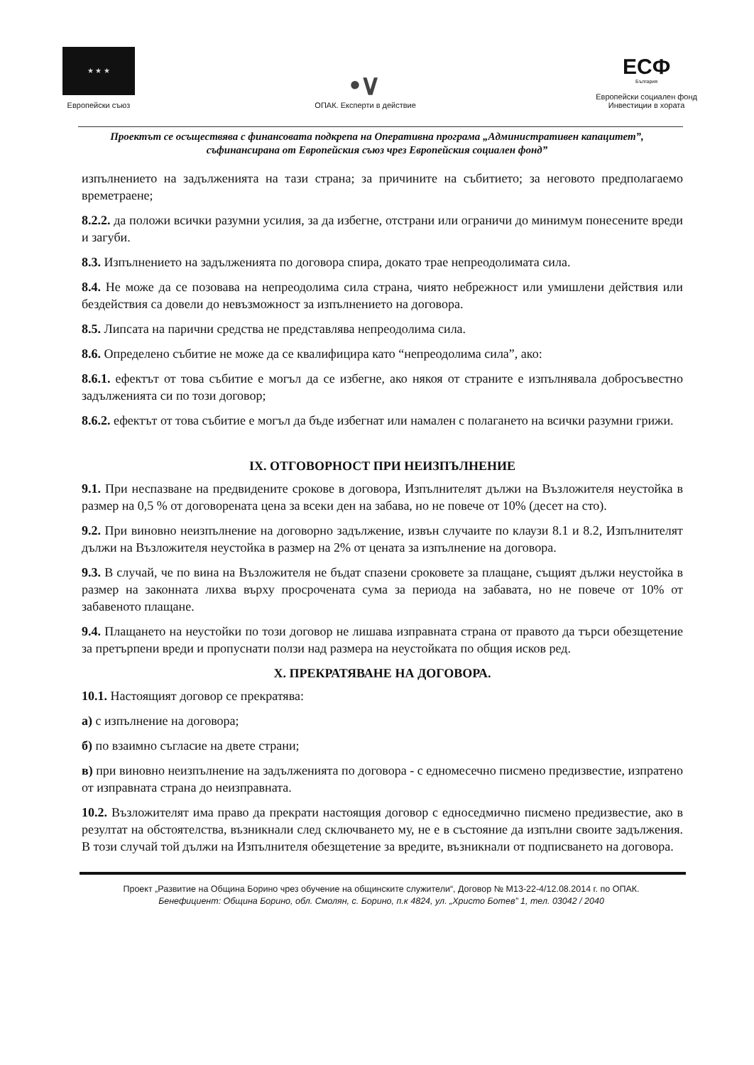★ ★ ★
Европейски съюз
•∨
ОПАК. Експерти в действие
ЕСФ
България
Европейски социален фонд
Инвестиции в хората
Проектът се осъществява с финансовата подкрепа на Оперативна програма „Административен капацитет”, съфинансирана от Европейския съюз чрез Европейския социален фонд”
изпълнението на задълженията на тази страна; за причините на събитието; за неговото предполагаемо времетраене;
8.2.2. да положи всички разумни усилия, за да избегне, отстрани или ограничи до минимум понесените вреди и загуби.
8.3. Изпълнението на задълженията по договора спира, докато трае непреодолимата сила.
8.4. Не може да се позовава на непреодолима сила страна, чиято небрежност или умишлени действия или бездействия са довели до невъзможност за изпълнението на договора.
8.5. Липсата на парични средства не представлява непреодолима сила.
8.6. Определено събитие не може да се квалифицира като “непреодолима сила”, ако:
8.6.1. ефектът от това събитие е могъл да се избегне, ако някоя от страните е изпълнявала добросъвестно задълженията си по този договор;
8.6.2. ефектът от това събитие е могъл да бъде избегнат или намален с полагането на всички разумни грижи.
IX. ОТГОВОРНОСТ ПРИ НЕИЗПЪЛНЕНИЕ
9.1. При неспазване на предвидените срокове в договора, Изпълнителят дължи на Възложителя неустойка в размер на 0,5 % от договорената цена за всеки ден на забава, но не повече от 10% (десет на сто).
9.2. При виновно неизпълнение на договорно задължение, извън случаите по клаузи 8.1 и 8.2, Изпълнителят дължи на Възложителя неустойка в размер на 2% от цената за изпълнение на договора.
9.3. В случай, че по вина на Възложителя не бъдат спазени сроковете за плащане, същият дължи неустойка в размер на законната лихва върху просрочената сума за периода на забавата, но не повече от 10% от забавеното плащане.
9.4. Плащането на неустойки по този договор не лишава изправната страна от правото да търси обезщетение за претърпени вреди и пропуснати ползи над размера на неустойката по общия исков ред.
X. ПРЕКРАТЯВАНЕ НА ДОГОВОРА.
10.1. Настоящият договор се прекратява:
а) с изпълнение на договора;
б) по взаимно съгласие на двете страни;
в) при виновно неизпълнение на задълженията по договора - с едномесечно писмено предизвестие, изпратено от изправната страна до неизправната.
10.2. Възложителят има право да прекрати настоящия договор с едноседмично писмено предизвестие, ако в резултат на обстоятелства, възникнали след сключването му, не е в състояние да изпълни своите задължения. В този случай той дължи на Изпълнителя обезщетение за вредите, възникнали от подписването на договора.
Проект „Развитие на Община Борино чрез обучение на общинските служители“, Договор № М13-22-4/12.08.2014 г. по ОПАК.
Бенефициент: Община Борино, обл. Смолян, с. Борино, п.к 4824, ул. „Христо Ботев” 1, тел. 03042 / 2040